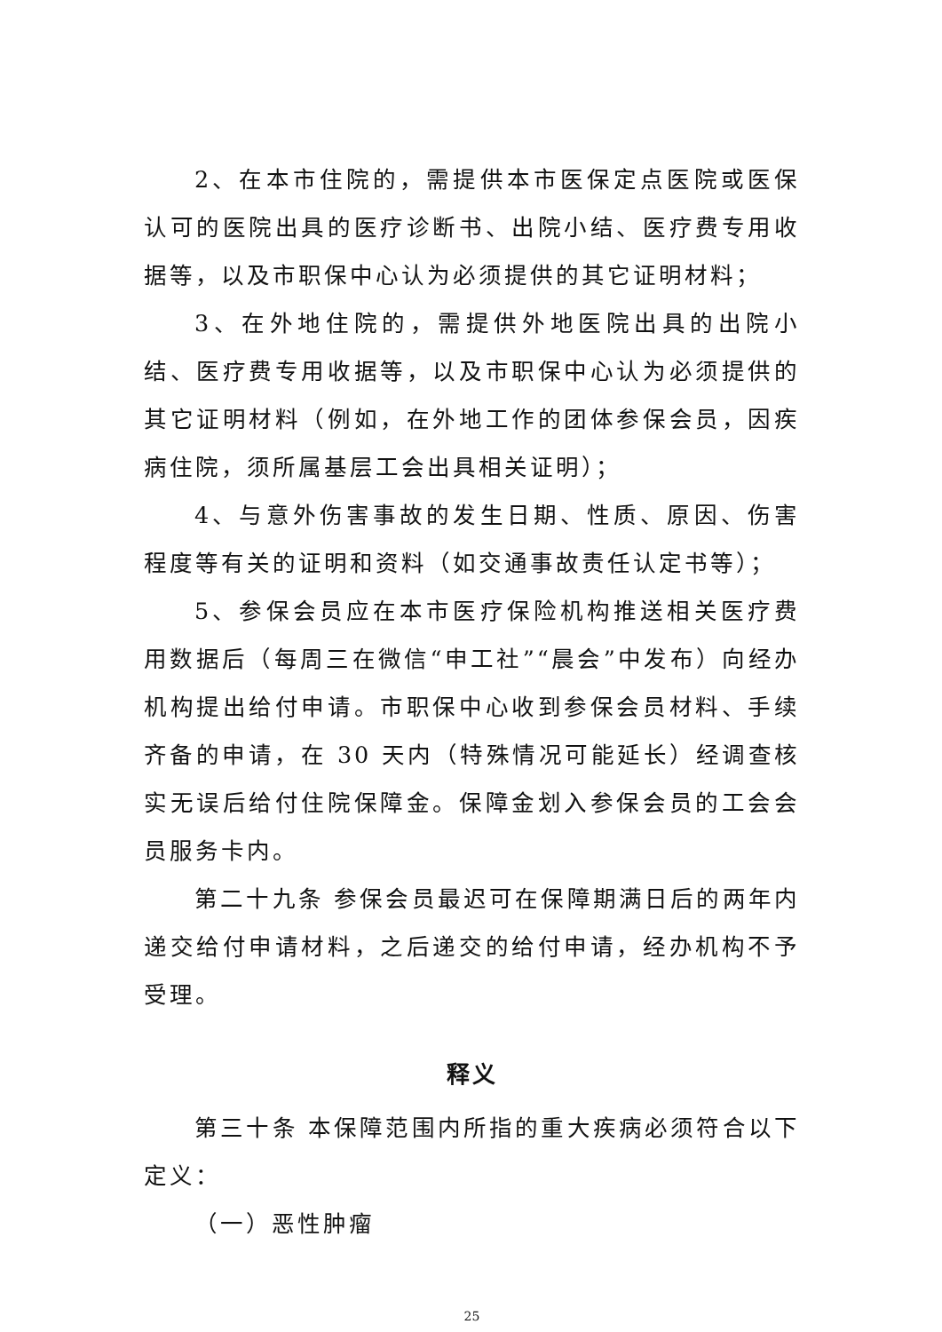2、在本市住院的，需提供本市医保定点医院或医保认可的医院出具的医疗诊断书、出院小结、医疗费专用收据等，以及市职保中心认为必须提供的其它证明材料；
3、在外地住院的，需提供外地医院出具的出院小结、医疗费专用收据等，以及市职保中心认为必须提供的其它证明材料（例如，在外地工作的团体参保会员，因疾病住院，须所属基层工会出具相关证明）；
4、与意外伤害事故的发生日期、性质、原因、伤害程度等有关的证明和资料（如交通事故责任认定书等）；
5、参保会员应在本市医疗保险机构推送相关医疗费用数据后（每周三在微信“申工社”“晨会”中发布）向经办机构提出给付申请。市职保中心收到参保会员材料、手续齐备的申请，在 30 天内（特殊情况可能延长）经调查核实无误后给付住院保障金。保障金划入参保会员的工会会员服务卡内。
第二十九条 参保会员最迟可在保障期满日后的两年内递交给付申请材料，之后递交的给付申请，经办机构不予受理。
释义
第三十条 本保障范围内所指的重大疾病必须符合以下定义：
（一）恶性肿瘤
25